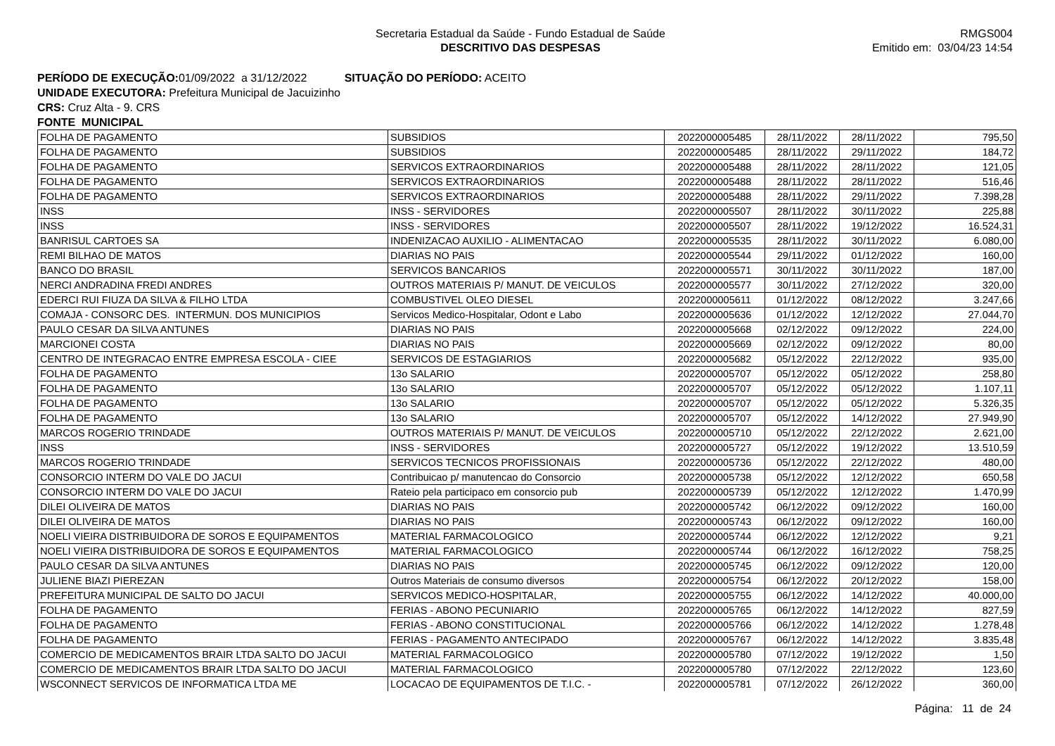Secretaria Estadual da Saúde - Fundo Estadual de Saúde
DESCRITIVO DAS DESPESAS
RMGS004
Emitido em: 03/04/23 14:54
PERÍODO DE EXECUÇÃO: 01/09/2022 a 31/12/2022 SITUAÇÃO DO PERÍODO: ACEITO
UNIDADE EXECUTORA: Prefeitura Municipal de Jacuizinho
CRS: Cruz Alta - 9. CRS
FONTE MUNICIPAL
| FOLHA DE PAGAMENTO | SUBSIDIOS | 2022000005485 | 28/11/2022 | 28/11/2022 | 795,50 |
| FOLHA DE PAGAMENTO | SUBSIDIOS | 2022000005485 | 28/11/2022 | 29/11/2022 | 184,72 |
| FOLHA DE PAGAMENTO | SERVICOS EXTRAORDINARIOS | 2022000005488 | 28/11/2022 | 28/11/2022 | 121,05 |
| FOLHA DE PAGAMENTO | SERVICOS EXTRAORDINARIOS | 2022000005488 | 28/11/2022 | 28/11/2022 | 516,46 |
| FOLHA DE PAGAMENTO | SERVICOS EXTRAORDINARIOS | 2022000005488 | 28/11/2022 | 29/11/2022 | 7.398,28 |
| INSS | INSS - SERVIDORES | 2022000005507 | 28/11/2022 | 30/11/2022 | 225,88 |
| INSS | INSS - SERVIDORES | 2022000005507 | 28/11/2022 | 19/12/2022 | 16.524,31 |
| BANRISUL CARTOES SA | INDENIZACAO AUXILIO - ALIMENTACAO | 2022000005535 | 28/11/2022 | 30/11/2022 | 6.080,00 |
| REMI BILHAO DE MATOS | DIARIAS NO PAIS | 2022000005544 | 29/11/2022 | 01/12/2022 | 160,00 |
| BANCO DO BRASIL | SERVICOS BANCARIOS | 2022000005571 | 30/11/2022 | 30/11/2022 | 187,00 |
| NERCI ANDRADINA FREDI ANDRES | OUTROS MATERIAIS P/ MANUT. DE VEICULOS | 2022000005577 | 30/11/2022 | 27/12/2022 | 320,00 |
| EDERCI RUI FIUZA DA SILVA & FILHO LTDA | COMBUSTIVEL OLEO DIESEL | 2022000005611 | 01/12/2022 | 08/12/2022 | 3.247,66 |
| COMAJA - CONSORC DES. INTERMUN. DOS MUNICIPIOS | Servicos Medico-Hospitalar, Odont e Labo | 2022000005636 | 01/12/2022 | 12/12/2022 | 27.044,70 |
| PAULO CESAR DA SILVA ANTUNES | DIARIAS NO PAIS | 2022000005668 | 02/12/2022 | 09/12/2022 | 224,00 |
| MARCIONEI COSTA | DIARIAS NO PAIS | 2022000005669 | 02/12/2022 | 09/12/2022 | 80,00 |
| CENTRO DE INTEGRACAO ENTRE EMPRESA ESCOLA - CIEE | SERVICOS DE ESTAGIARIOS | 2022000005682 | 05/12/2022 | 22/12/2022 | 935,00 |
| FOLHA DE PAGAMENTO | 13o SALARIO | 2022000005707 | 05/12/2022 | 05/12/2022 | 258,80 |
| FOLHA DE PAGAMENTO | 13o SALARIO | 2022000005707 | 05/12/2022 | 05/12/2022 | 1.107,11 |
| FOLHA DE PAGAMENTO | 13o SALARIO | 2022000005707 | 05/12/2022 | 05/12/2022 | 5.326,35 |
| FOLHA DE PAGAMENTO | 13o SALARIO | 2022000005707 | 05/12/2022 | 14/12/2022 | 27.949,90 |
| MARCOS ROGERIO TRINDADE | OUTROS MATERIAIS P/ MANUT. DE VEICULOS | 2022000005710 | 05/12/2022 | 22/12/2022 | 2.621,00 |
| INSS | INSS - SERVIDORES | 2022000005727 | 05/12/2022 | 19/12/2022 | 13.510,59 |
| MARCOS ROGERIO TRINDADE | SERVICOS TECNICOS PROFISSIONAIS | 2022000005736 | 05/12/2022 | 22/12/2022 | 480,00 |
| CONSORCIO INTERM DO VALE DO JACUI | Contribuicao p/ manutencao do Consorcio | 2022000005738 | 05/12/2022 | 12/12/2022 | 650,58 |
| CONSORCIO INTERM DO VALE DO JACUI | Rateio pela participaco em consorcio pub | 2022000005739 | 05/12/2022 | 12/12/2022 | 1.470,99 |
| DILEI OLIVEIRA DE MATOS | DIARIAS NO PAIS | 2022000005742 | 06/12/2022 | 09/12/2022 | 160,00 |
| DILEI OLIVEIRA DE MATOS | DIARIAS NO PAIS | 2022000005743 | 06/12/2022 | 09/12/2022 | 160,00 |
| NOELI VIEIRA DISTRIBUIDORA DE SOROS E EQUIPAMENTOS | MATERIAL FARMACOLOGICO | 2022000005744 | 06/12/2022 | 12/12/2022 | 9,21 |
| NOELI VIEIRA DISTRIBUIDORA DE SOROS E EQUIPAMENTOS | MATERIAL FARMACOLOGICO | 2022000005744 | 06/12/2022 | 16/12/2022 | 758,25 |
| PAULO CESAR DA SILVA ANTUNES | DIARIAS NO PAIS | 2022000005745 | 06/12/2022 | 09/12/2022 | 120,00 |
| JULIENE BIAZI PIEREZAN | Outros Materiais de consumo diversos | 2022000005754 | 06/12/2022 | 20/12/2022 | 158,00 |
| PREFEITURA MUNICIPAL DE SALTO DO JACUI | SERVICOS MEDICO-HOSPITALAR, | 2022000005755 | 06/12/2022 | 14/12/2022 | 40.000,00 |
| FOLHA DE PAGAMENTO | FERIAS - ABONO PECUNIARIO | 2022000005765 | 06/12/2022 | 14/12/2022 | 827,59 |
| FOLHA DE PAGAMENTO | FERIAS - ABONO CONSTITUCIONAL | 2022000005766 | 06/12/2022 | 14/12/2022 | 1.278,48 |
| FOLHA DE PAGAMENTO | FERIAS - PAGAMENTO ANTECIPADO | 2022000005767 | 06/12/2022 | 14/12/2022 | 3.835,48 |
| COMERCIO DE MEDICAMENTOS BRAIR LTDA SALTO DO JACUI | MATERIAL FARMACOLOGICO | 2022000005780 | 07/12/2022 | 19/12/2022 | 1,50 |
| COMERCIO DE MEDICAMENTOS BRAIR LTDA SALTO DO JACUI | MATERIAL FARMACOLOGICO | 2022000005780 | 07/12/2022 | 22/12/2022 | 123,60 |
| WSCONNECT SERVICOS DE INFORMATICA LTDA ME | LOCACAO DE EQUIPAMENTOS DE T.I.C. - | 2022000005781 | 07/12/2022 | 26/12/2022 | 360,00 |
Página: 11 de 24